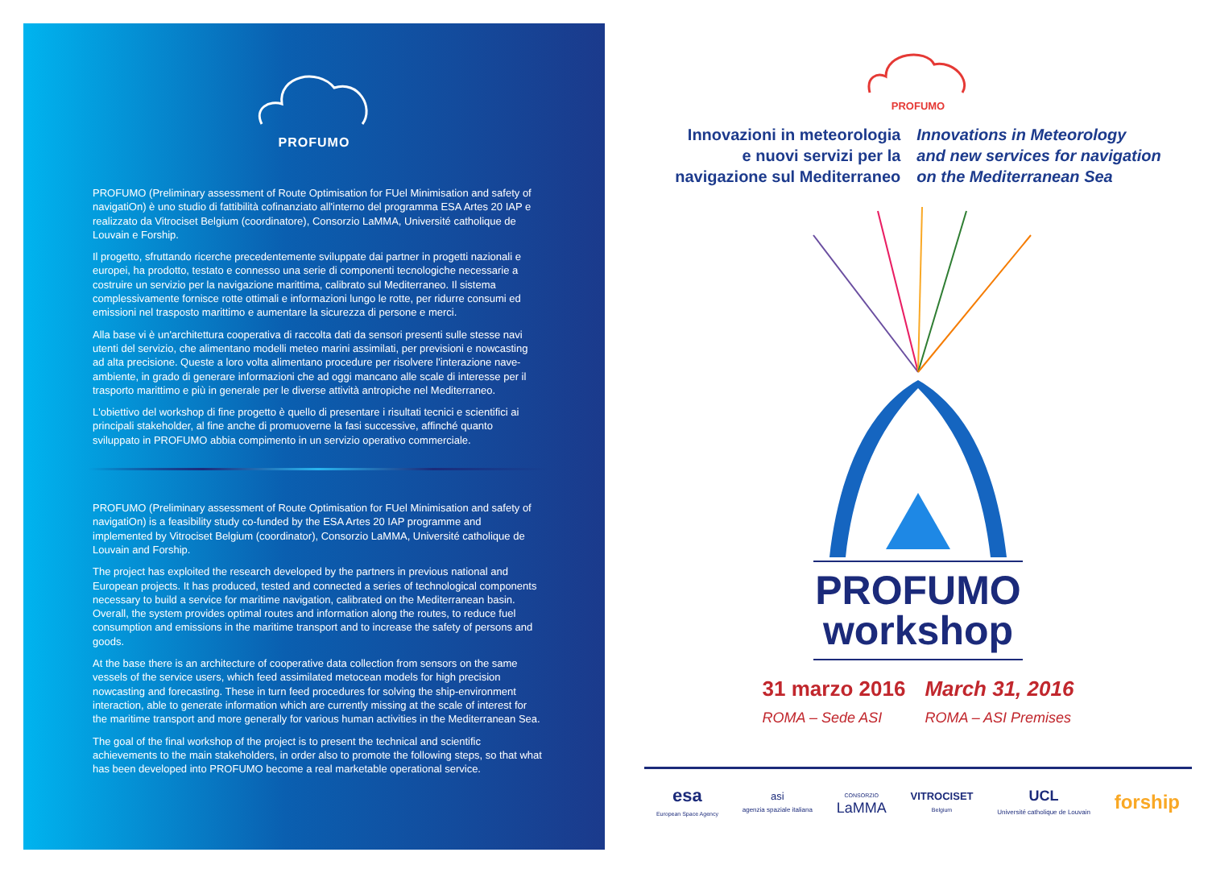PROFUMO
PROFUMO (Preliminary assessment of Route Optimisation for FUel Minimisation and safety of navigatiOn) è uno studio di fattibilità cofinanziato all'interno del programma ESA Artes 20 IAP e realizzato da Vitrociset Belgium (coordinatore), Consorzio LaMMA, Université catholique de Louvain e Forship.
Il progetto, sfruttando ricerche precedentemente sviluppate dai partner in progetti nazionali e europei, ha prodotto, testato e connesso una serie di componenti tecnologiche necessarie a costruire un servizio per la navigazione marittima, calibrato sul Mediterraneo. Il sistema complessivamente fornisce rotte ottimali e informazioni lungo le rotte, per ridurre consumi ed emissioni nel trasposto marittimo e aumentare la sicurezza di persone e merci.
Alla base vi è un'architettura cooperativa di raccolta dati da sensori presenti sulle stesse navi utenti del servizio, che alimentano modelli meteo marini assimilati, per previsioni e nowcasting ad alta precisione. Queste a loro volta alimentano procedure per risolvere l'interazione nave-ambiente, in grado di generare informazioni che ad oggi mancano alle scale di interesse per il trasporto marittimo e più in generale per le diverse attività antropiche nel Mediterraneo.
L'obiettivo del workshop di fine progetto è quello di presentare i risultati tecnici e scientifici ai principali stakeholder, al fine anche di promuoverne la fasi successive, affinché quanto sviluppato in PROFUMO abbia compimento in un servizio operativo commerciale.
PROFUMO (Preliminary assessment of Route Optimisation for FUel Minimisation and safety of navigatiOn) is a feasibility study co-funded by the ESA Artes 20 IAP programme and implemented by Vitrociset Belgium (coordinator), Consorzio LaMMA, Université catholique de Louvain and Forship.
The project has exploited the research developed by the partners in previous national and European projects. It has produced, tested and connected a series of technological components necessary to build a service for maritime navigation, calibrated on the Mediterranean basin. Overall, the system provides optimal routes and information along the routes, to reduce fuel consumption and emissions in the maritime transport and to increase the safety of persons and goods.
At the base there is an architecture of cooperative data collection from sensors on the same vessels of the service users, which feed assimilated metocean models for high precision nowcasting and forecasting. These in turn feed procedures for solving the ship-environment interaction, able to generate information which are currently missing at the scale of interest for the maritime transport and more generally for various human activities in the Mediterranean Sea.
The goal of the final workshop of the project is to present the technical and scientific achievements to the main stakeholders, in order also to promote the following steps, so that what has been developed into PROFUMO become a real marketable operational service.
PROFUMO
Innovazioni in meteorologia
e nuovi servizi per la
navigazione sul Mediterraneo
Innovations in Meteorology
and new services for navigation
on the Mediterranean Sea
PROFUMO
workshop
31 marzo 2016
ROMA – Sede ASI
March 31, 2016
ROMA – ASI Premises
esa
European Space Agency
asi
agenzia spaziale italiana
CONSORZIO
LaMMA
VITROCISET
Belgium
UCL
Université catholique de Louvain
forship